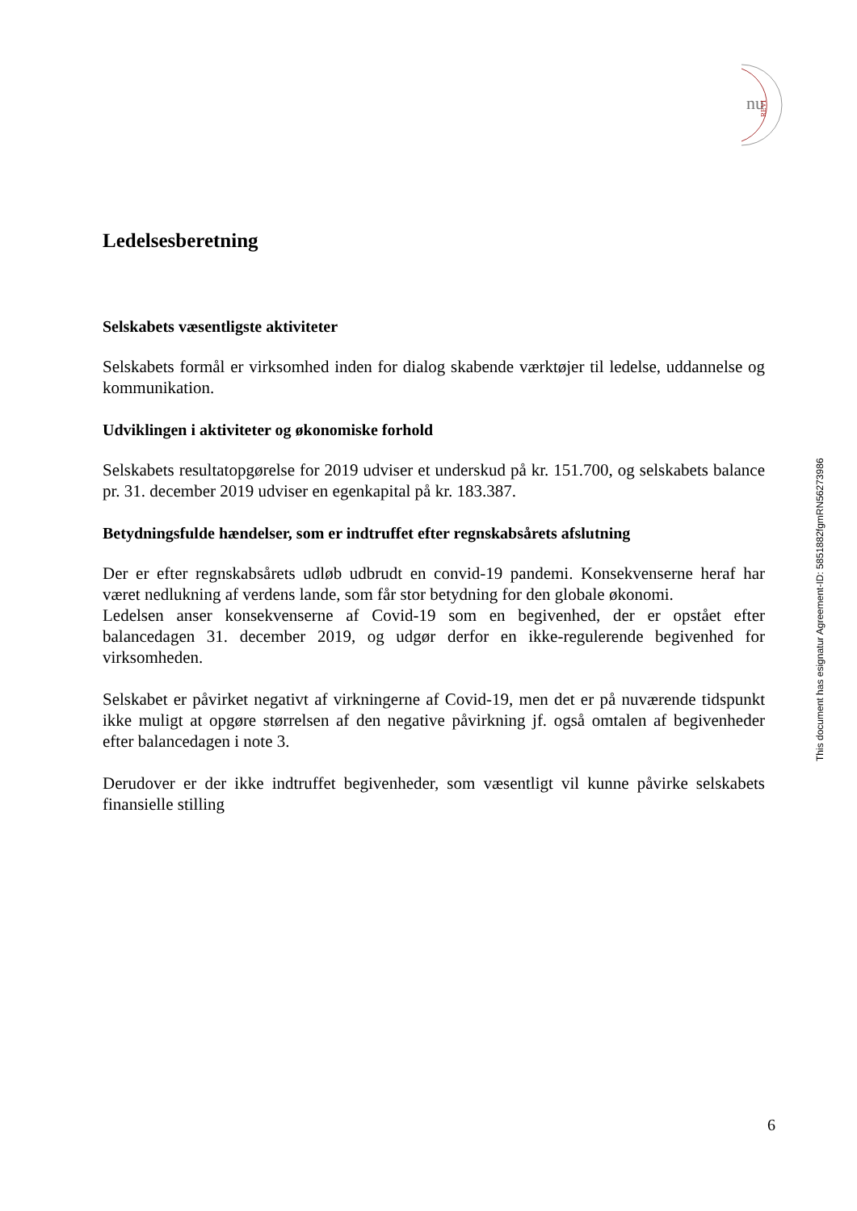nu
REVI
Ledelsesberetning
Selskabets væsentligste aktiviteter
Selskabets formål er virksomhed inden for dialog skabende værktøjer til ledelse, uddannelse og kommunikation.
Udviklingen i aktiviteter og økonomiske forhold
Selskabets resultatopgørelse for 2019 udviser et underskud på kr. 151.700, og selskabets balance pr. 31. december 2019 udviser en egenkapital på kr. 183.387.
Betydningsfulde hændelser, som er indtruffet efter regnskabsårets afslutning
Der er efter regnskabsårets udløb udbrudt en convid-19 pandemi. Konsekvenserne heraf har været nedlukning af verdens lande, som får stor betydning for den globale økonomi.
Ledelsen anser konsekvenserne af Covid-19 som en begivenhed, der er opstået efter balancedagen 31. december 2019, og udgør derfor en ikke-regulerende begivenhed for virksomheden.
Selskabet er påvirket negativt af virkningerne af Covid-19, men det er på nuværende tidspunkt ikke muligt at opgøre størrelsen af den negative påvirkning jf. også omtalen af begivenheder efter balancedagen i note 3.
Derudover er der ikke indtruffet begivenheder, som væsentligt vil kunne påvirke selskabets finansielle stilling
This document has esignatur Agreement-ID: 5851882fgmRN56273986
6